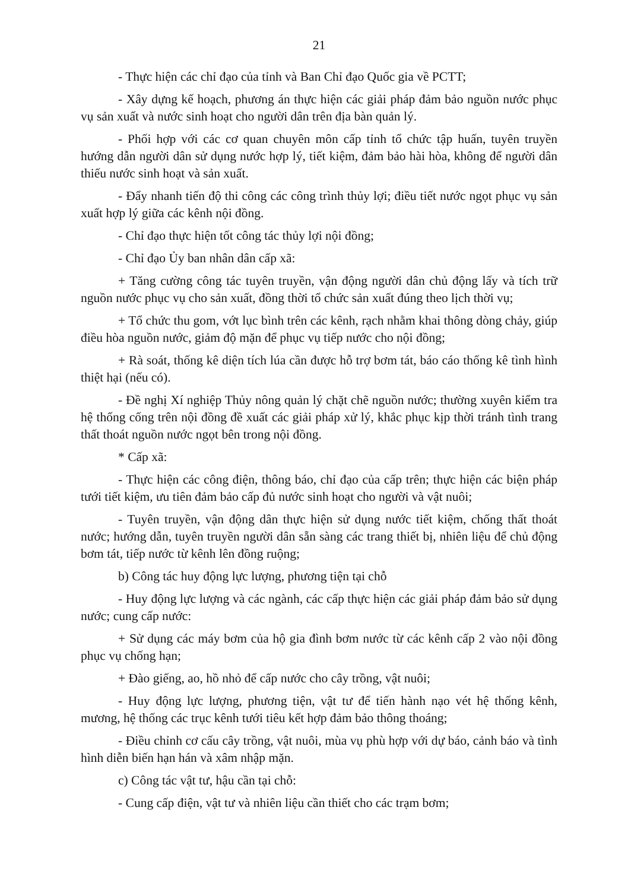21
- Thực hiện các chỉ đạo của tỉnh và Ban Chỉ đạo Quốc gia về PCTT;
- Xây dựng kế hoạch, phương án thực hiện các giải pháp đảm bảo nguồn nước phục vụ sản xuất và nước sinh hoạt cho người dân trên địa bàn quản lý.
- Phối hợp với các cơ quan chuyên môn cấp tỉnh tổ chức tập huấn, tuyên truyền hướng dẫn người dân sử dụng nước hợp lý, tiết kiệm, đảm bảo hài hòa, không để người dân thiếu nước sinh hoạt và sản xuất.
- Đẩy nhanh tiến độ thi công các công trình thủy lợi; điều tiết nước ngọt phục vụ sản xuất hợp lý giữa các kênh nội đồng.
- Chỉ đạo thực hiện tốt công tác thủy lợi nội đồng;
- Chỉ đạo Ủy ban nhân dân cấp xã:
+ Tăng cường công tác tuyên truyền, vận động người dân chủ động lấy và tích trữ nguồn nước phục vụ cho sản xuất, đồng thời tổ chức sản xuất đúng theo lịch thời vụ;
+ Tổ chức thu gom, vớt lục bình trên các kênh, rạch nhằm khai thông dòng chảy, giúp điều hòa nguồn nước, giảm độ mặn để phục vụ tiếp nước cho nội đồng;
+ Rà soát, thống kê diện tích lúa cần được hỗ trợ bơm tát, báo cáo thống kê tình hình thiệt hại (nếu có).
- Đề nghị Xí nghiệp Thủy nông quản lý chặt chẽ nguồn nước; thường xuyên kiểm tra hệ thống cống trên nội đồng đề xuất các giải pháp xử lý, khắc phục kịp thời tránh tình trang thất thoát nguồn nước ngọt bên trong nội đồng.
* Cấp xã:
- Thực hiện các công điện, thông báo, chỉ đạo của cấp trên; thực hiện các biện pháp tưới tiết kiệm, ưu tiên đảm bảo cấp đủ nước sinh hoạt cho người và vật nuôi;
- Tuyên truyền, vận động dân thực hiện sử dụng nước tiết kiệm, chống thất thoát nước; hướng dẫn, tuyên truyền người dân sẵn sàng các trang thiết bị, nhiên liệu để chủ động bơm tát, tiếp nước từ kênh lên đồng ruộng;
b) Công tác huy động lực lượng, phương tiện tại chỗ
- Huy động lực lượng và các ngành, các cấp thực hiện các giải pháp đảm bảo sử dụng nước; cung cấp nước:
+ Sử dụng các máy bơm của hộ gia đình bơm nước từ các kênh cấp 2 vào nội đồng phục vụ chống hạn;
+ Đào giếng, ao, hồ nhỏ để cấp nước cho cây trồng, vật nuôi;
- Huy động lực lượng, phương tiện, vật tư để tiến hành nạo vét hệ thống kênh, mương, hệ thống các trục kênh tưới tiêu kết hợp đảm bảo thông thoáng;
- Điều chỉnh cơ cấu cây trồng, vật nuôi, mùa vụ phù hợp với dự báo, cảnh báo và tình hình diễn biến hạn hán và xâm nhập mặn.
c) Công tác vật tư, hậu cần tại chỗ:
- Cung cấp điện, vật tư và nhiên liệu cần thiết cho các trạm bơm;